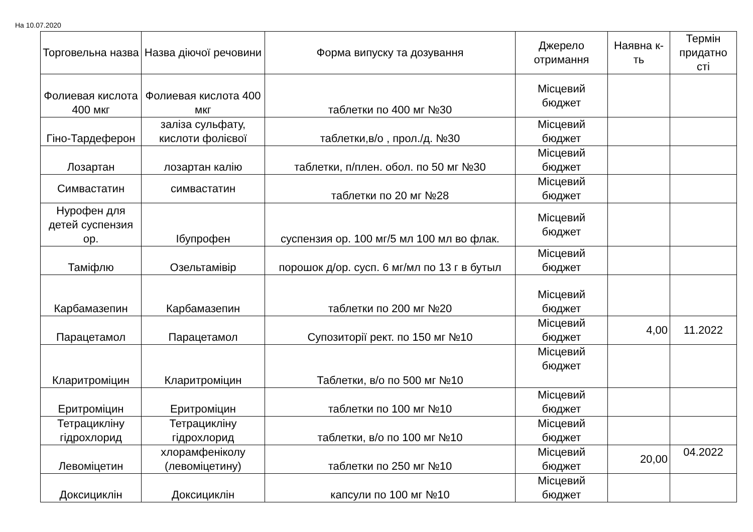На 10.07.2020
| Торговельна назва | Назва діючої речовини | Форма випуску та дозування | Джерело отримання | Наявна к-ть | Термін придатно сті |
| --- | --- | --- | --- | --- | --- |
| Фолиевая кислота 400 мкг | Фолиевая кислота 400 мкг | таблетки по 400 мг №30 | Місцевий бюджет | | |
| Гіно-Тардеферон | заліза сульфату, кислоти фолієвої | таблетки,в/о , прол./д. №30 | Місцевий бюджет | | |
| Лозартан | лозартан калію | таблетки, п/плен. обол. по 50 мг №30 | Місцевий бюджет | | |
| Симвастатин | симвастатин | таблетки по 20 мг №28 | Місцевий бюджет | | |
| Нурофен для детей суспензия ор. | Ібупрофен | суспензия ор. 100 мг/5 мл 100 мл во флак. | Місцевий бюджет | | |
| Таміфлю | Озельтамівір | порошок д/ор. сусп. 6 мг/мл по 13 г в бутыл | Місцевий бюджет | | |
| Карбамазепин | Карбамазепин | таблетки по 200 мг №20 | Місцевий бюджет | | |
| Парацетамол | Парацетамол | Супозиторії рект. по 150 мг №10 | Місцевий бюджет | 4,00 | 11.2022 |
| Кларитроміцин | Кларитроміцин | Таблетки, в/о по 500 мг №10 | Місцевий бюджет | | |
| Еритроміцин | Еритроміцин | таблетки по 100 мг №10 | Місцевий бюджет | | |
| Тетрацикліну гідрохлорид | Тетрацикліну гідрохлорид | таблетки, в/о по 100 мг №10 | Місцевий бюджет | | |
| Левоміцетин | хлорамфеніколу (левоміцетину) | таблетки по 250 мг №10 | Місцевий бюджет | 20,00 | 04.2022 |
| Доксициклін | Доксициклін | капсули по 100 мг №10 | Місцевий бюджет | | |